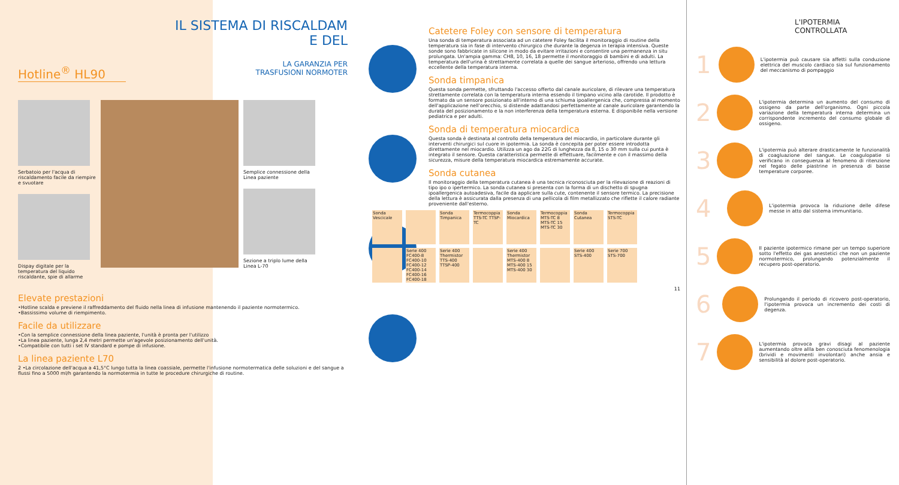IL SISTEMA DI RISCALDAM
E DEL
LA GARANZIA PER
TRASFUSIONI NORMOTER
Hotline<sup>®</sup> HL90
Serbatoio per l'acqua di riscaldamento facile da riempire e svuotare
Dispay digitale per la temperatura del liquido riscaldante, spie di allarme
Semplice connessione della Linea paziente
Sezione a triplo lume della Linea L-70
Elevate prestazioni
•Hotline scalda e previene il raffreddamento del fluido nella linea di infusione mantenendo il paziente normotermico.
•Bassissimo volume di riempimento.
Facile da utilizzare
•Con la semplice connessione della linea paziente, l'unità è pronta per l'utilizzo
•La linea paziente, lunga 2,4 metri permette un'agevole posizionamento dell'unità.
•Compatibile con tutti i set IV standard e pompe di infusione.
La linea paziente L70
2 •La circolazione dell'acqua a 41,5°C lungo tutta la linea coassiale, permette l'infusione normotermatica delle soluzioni e del sangue a flussi fino a 5000 ml/h garantendo la normotermia in tutte le procedure chirurgiche di routine.
Catetere Foley con sensore di temperatura
Una sonda di temperatura associata ad un catetere Foley facilita il monitoraggio di routine della temperatura sia in fase di intervento chirurgico che durante la degenza in terapia intensiva. Queste sonde sono fabbricate in silicone in modo da evitare irritazioni e consentire una permanenza in situ prolungata. Un'ampia gamma: CH8, 10, 16, 18 permette il monitoraggio di bambini e di adulti. La temperatura dell'urina è strettamente correlata a quelle dei sangue arterioso, offrendo una lettura eccellente della temperatura interna.
Sonda timpanica
Questa sonda permette, sfruttando l'accesso offerto dal canale auricolare, di rilevare una temperatura strettamente correlata con la temperatura interna essendo il timpano vicino alla carotide. Il prodotto è formato da un sensore posizionato all'interno di una schiuma ipoallergenica che, compressa al momento dell'applicazione nell'orecchio, si distende adattandosi perfettamente al canale auricolare garantendo la durata del posizionamento e la non interferenza della temperatura esterna. È disponibile nella versione pediatrica e per adulti.
Sonda di temperatura miocardica
Questa sonda è destinata al controllo della temperatura del miocardio, in particolare durante gli interventi chirurgici sul cuore in ipotermia. La sonda è concepita per poter essere introdotta direttamente nel miocardio. Utilizza un ago da 22G di lunghezza da 8, 15 o 30 mm sulla cui punta è integrato il sensore. Questa caratteristica permette di effettuare, facilmente e con il massimo della sicurezza, misure della temperatura miocardica estremamente accurate.
Sonda cutanea
Il monitoraggio della temperatura cutanea è una tecnica riconosciuta per la rilevazione di reazioni di tipo ipo o ipertermico. La sonda cutanea si presenta con la forma di un dischetto di spugna ipoallergenica autoadesiva, facile da applicare sulla cute, contenente il sensore termico. La precisione della lettura è assicurata dalla presenza di una pellicola di film metallizzato che riflette il calore radiante proveniente dall'esterno.
| Sonda Vescicale | | Sonda Timpanica | Termocoppia TTS-TC TTSP-TC | Sonda Miocardica | Termocoppia MTS-TC 8 MTS-TC 15 MTS-TC 30 | Sonda Cutanea | Termocoppia STS-TC |
| | Serie 400 FC400-8 FC400-10 FC400-12 FC400-14 FC400-16 FC400-18 | Serie 400 Thermistor TTS-400 TTSP-400 | | Serie 400 Thermistor MTS-400 8 MTS-400 15 MTS-400 30 | | Serie 400 STS-400 | Serie 700 STS-700 |
11
L'IPOTERMIA
CONTROLLATA
1
L'ipotermia può causare sia affetti sulla conduzione elettrica del muscolo cardiaco sia sul funzionamento del meccanismo di pompaggio
2
L'ipotermia determina un aumento del consumo di ossigeno da parte dell'organismo. Ogni piccola variazione della temperatura interna determina un corrispondente incremento del consumo globale di ossigeno.
3
L'ipotermia può alterare drasticamente le funzionalità di coagluazione del sangue. Le coagulopatie si verificano in conseguenza al fenomeno di ritenzione nel fegato delle piastrine in presenza di basse temperature corporee.
4
L'ipotermia provoca la riduzione delle difese messe in atto dal sistema immunitario.
5
Il paziente ipotermico rimane per un tempo superiore sotto l'effetto dei gas anestetici che non un paziente normotermico, prolungando potenzialmente il recupero post-operatorio.
6
Prolungando il periodo di ricovero post-operatorio, l'ipotermia provoca un incremento dei costi di degenza.
7
L'ipotermia provoca gravi disagi al paziente aumentando oltre allla ben conosciuta fenomenologia (brividi e movimenti involontari) anche ansia e sensibilità al dolore post-operatorio.